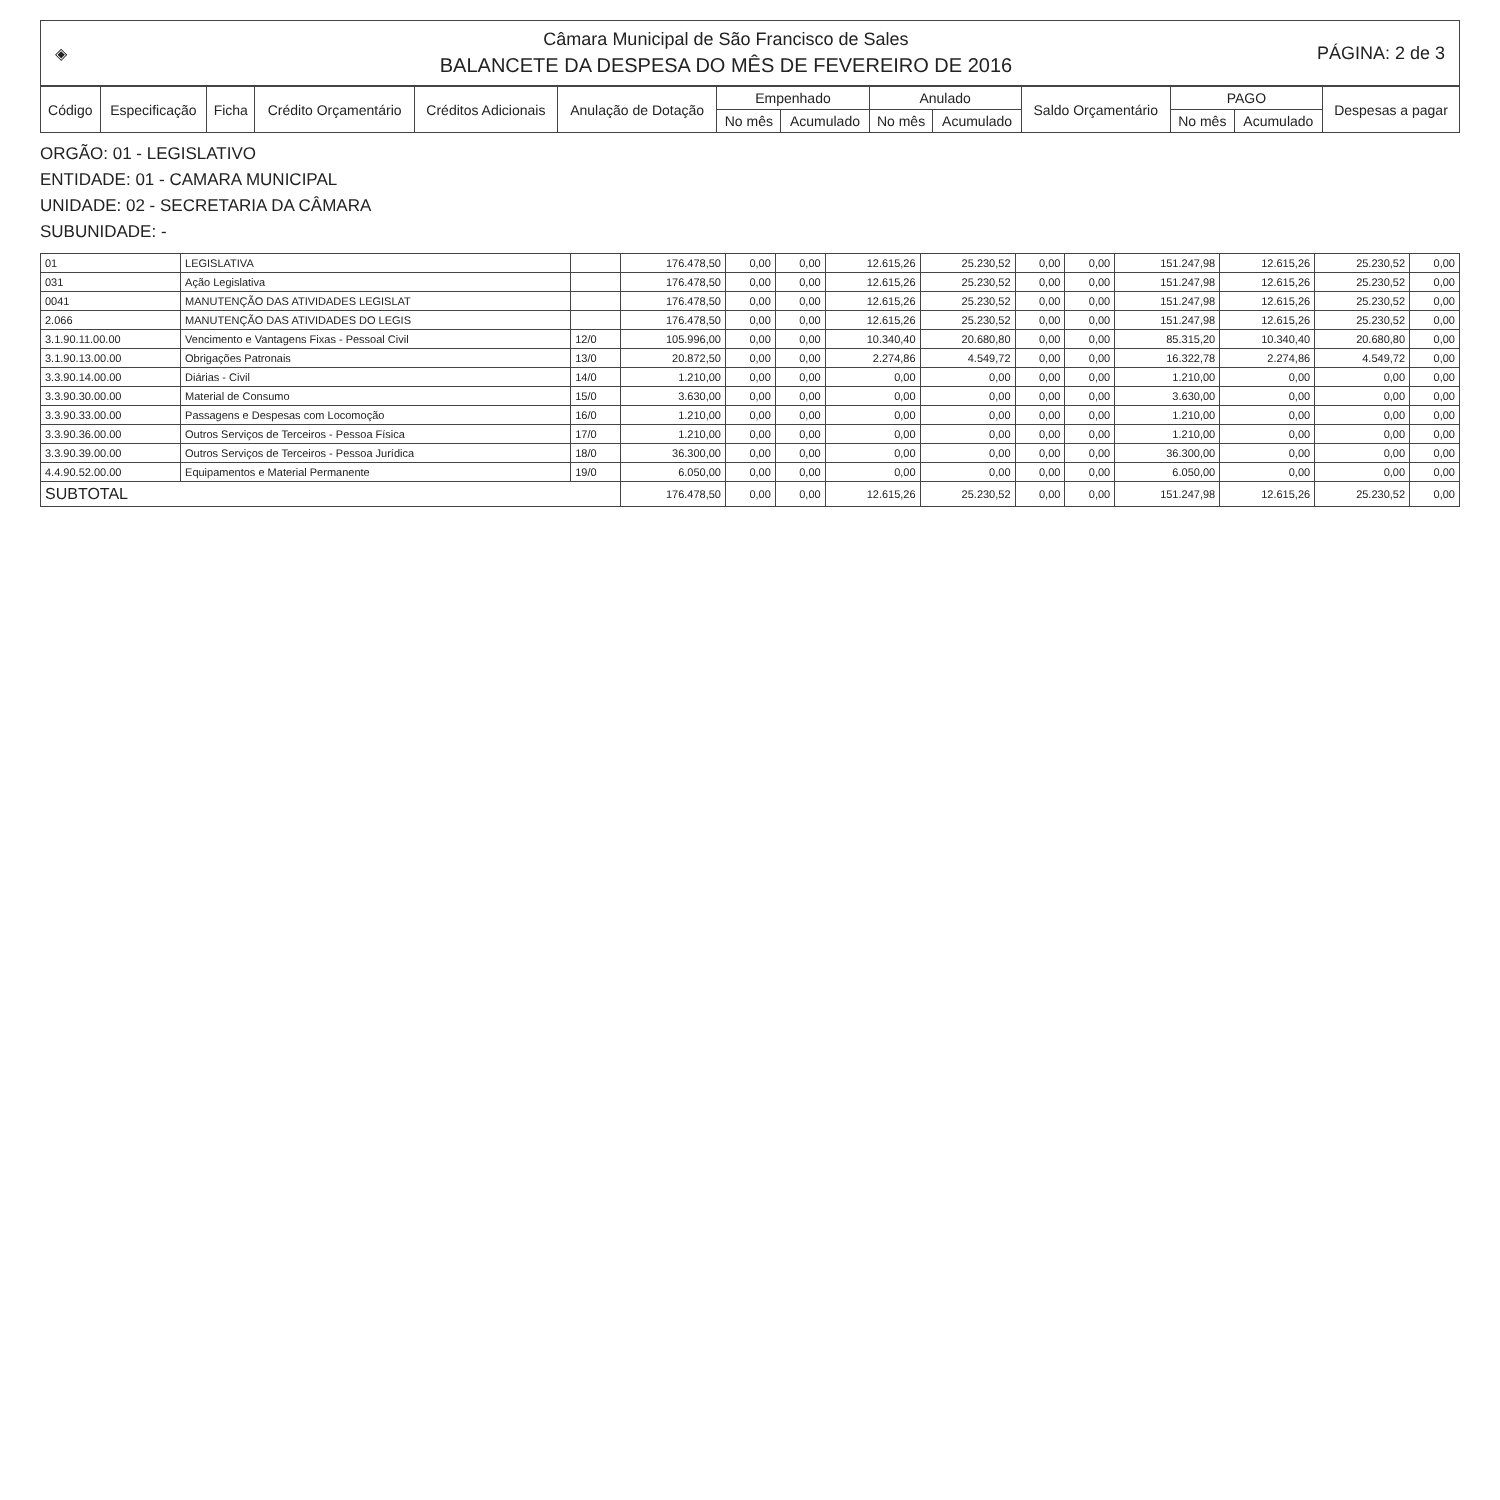◈
Câmara Municipal de São Francisco de Sales
BALANCETE DA DESPESA DO MÊS DE FEVEREIRO DE 2016
PÁGINA: 2 de 3
| Código | Especificação | Ficha | Crédito Orçamentário | Créditos Adicionais | Anulação de Dotação | Empenhado | | Anulado | | Saldo Orçamentário | PAGO | | Despesas a pagar |
| --- | --- | --- | --- | --- | --- | --- | --- | --- | --- | --- | --- | --- | --- |
| | | | | | | No mês | Acumulado | No mês | Acumulado | | No mês | Acumulado | |
ORGÃO: 01 - LEGISLATIVO
ENTIDADE: 01 - CAMARA MUNICIPAL
UNIDADE: 02 - SECRETARIA DA CÂMARA
SUBUNIDADE: -
| 01 | LEGISLATIVA | | 176.478,50 | 0,00 | 0,00 | 12.615,26 | 25.230,52 | 0,00 | 0,00 | 151.247,98 | 12.615,26 | 25.230,52 | 0,00 |
| 031 | Ação Legislativa | | 176.478,50 | 0,00 | 0,00 | 12.615,26 | 25.230,52 | 0,00 | 0,00 | 151.247,98 | 12.615,26 | 25.230,52 | 0,00 |
| 0041 | MANUTENÇÃO DAS ATIVIDADES LEGISLAT | | 176.478,50 | 0,00 | 0,00 | 12.615,26 | 25.230,52 | 0,00 | 0,00 | 151.247,98 | 12.615,26 | 25.230,52 | 0,00 |
| 2.066 | MANUTENÇÃO DAS ATIVIDADES DO LEGIS | | 176.478,50 | 0,00 | 0,00 | 12.615,26 | 25.230,52 | 0,00 | 0,00 | 151.247,98 | 12.615,26 | 25.230,52 | 0,00 |
| 3.1.90.11.00.00 | Vencimento e Vantagens Fixas - Pessoal Civil | 12/0 | 105.996,00 | 0,00 | 0,00 | 10.340,40 | 20.680,80 | 0,00 | 0,00 | 85.315,20 | 10.340,40 | 20.680,80 | 0,00 |
| 3.1.90.13.00.00 | Obrigações Patronais | 13/0 | 20.872,50 | 0,00 | 0,00 | 2.274,86 | 4.549,72 | 0,00 | 0,00 | 16.322,78 | 2.274,86 | 4.549,72 | 0,00 |
| 3.3.90.14.00.00 | Diárias - Civil | 14/0 | 1.210,00 | 0,00 | 0,00 | 0,00 | 0,00 | 0,00 | 0,00 | 1.210,00 | 0,00 | 0,00 | 0,00 |
| 3.3.90.30.00.00 | Material de Consumo | 15/0 | 3.630,00 | 0,00 | 0,00 | 0,00 | 0,00 | 0,00 | 0,00 | 3.630,00 | 0,00 | 0,00 | 0,00 |
| 3.3.90.33.00.00 | Passagens e Despesas com Locomoção | 16/0 | 1.210,00 | 0,00 | 0,00 | 0,00 | 0,00 | 0,00 | 0,00 | 1.210,00 | 0,00 | 0,00 | 0,00 |
| 3.3.90.36.00.00 | Outros Serviços de Terceiros - Pessoa Física | 17/0 | 1.210,00 | 0,00 | 0,00 | 0,00 | 0,00 | 0,00 | 0,00 | 1.210,00 | 0,00 | 0,00 | 0,00 |
| 3.3.90.39.00.00 | Outros Serviços de Terceiros - Pessoa Jurídica | 18/0 | 36.300,00 | 0,00 | 0,00 | 0,00 | 0,00 | 0,00 | 0,00 | 36.300,00 | 0,00 | 0,00 | 0,00 |
| 4.4.90.52.00.00 | Equipamentos e Material Permanente | 19/0 | 6.050,00 | 0,00 | 0,00 | 0,00 | 0,00 | 0,00 | 0,00 | 6.050,00 | 0,00 | 0,00 | 0,00 |
| SUBTOTAL | | | 176.478,50 | 0,00 | 0,00 | 12.615,26 | 25.230,52 | 0,00 | 0,00 | 151.247,98 | 12.615,26 | 25.230,52 | 0,00 |